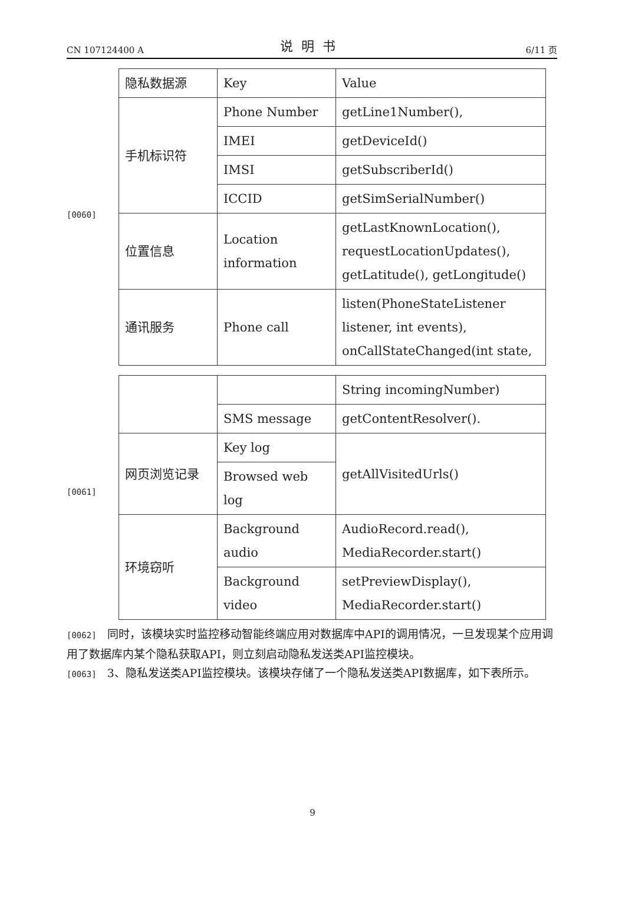CN 107124400 A 说明书 6/11 页
[0060]
| 隐私数据源 | Key | Value |
| 手机标识符 | Phone Number | getLine1Number(), |
| | IMEI | getDeviceId() |
| | IMSI | getSubscriberId() |
| | ICCID | getSimSerialNumber() |
| 位置信息 | Location information | getLastKnownLocation(), requestLocationUpdates(), getLatitude(), getLongitude() |
| 通讯服务 | Phone call | listen(PhoneStateListener listener, int events), onCallStateChanged(int state, |
[0061]
| | | String incomingNumber) |
| | SMS message | getContentResolver(). |
| 网页浏览记录 | Key log | getAllVisitedUrls() |
| | Browsed web log | |
| 环境窃听 | Background audio | AudioRecord.read(), MediaRecorder.start() |
| | Background video | setPreviewDisplay(), MediaRecorder.start() |
[0062] 同时，该模块实时监控移动智能终端应用对数据库中API的调用情况，一旦发现某个应用调用了数据库内某个隐私获取API，则立刻启动隐私发送类API监控模块。
[0063] 3、隐私发送类API监控模块。该模块存储了一个隐私发送类API数据库，如下表所示。
9